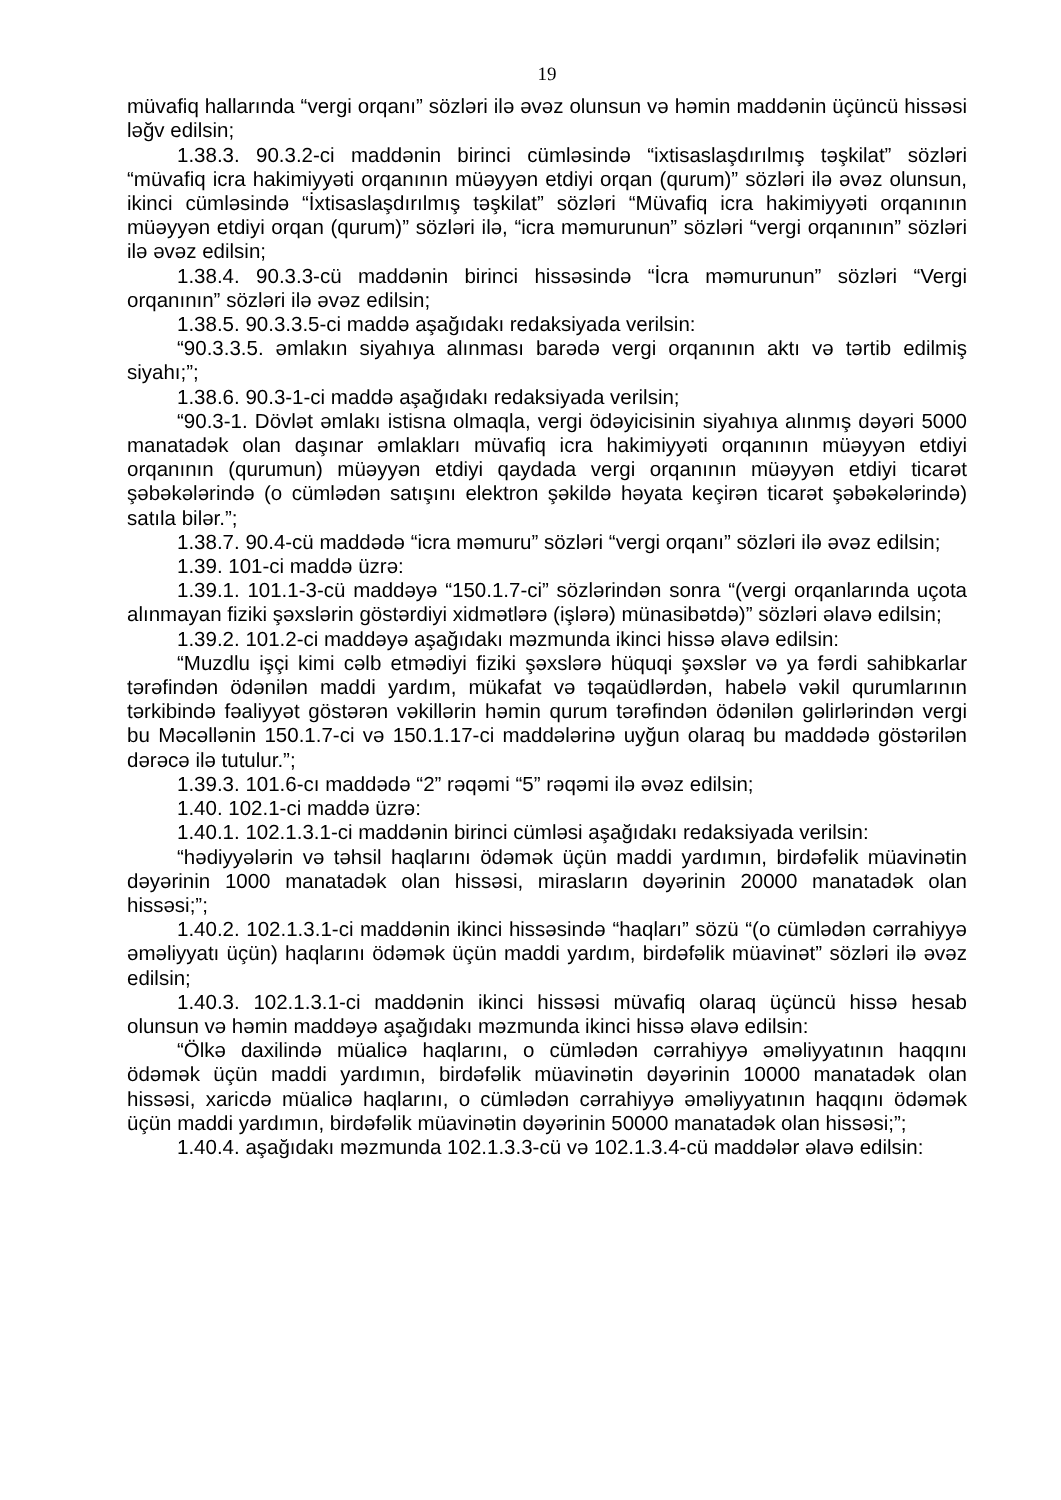19
müvafiq hallarında “vergi orqanı” sözləri ilə əvəz olunsun və həmin maddənin üçüncü hissəsi ləğv edilsin;
1.38.3. 90.3.2-ci maddənin birinci cümləsində “ixtisaslaşdırılmış təşkilat” sözləri “müvafiq icra hakimiyyəti orqanının müəyyən etdiyi orqan (qurum)” sözləri ilə əvəz olunsun, ikinci cümləsində “İxtisaslaşdırılmış təşkilat” sözləri “Müvafiq icra hakimiyyəti orqanının müəyyən etdiyi orqan (qurum)” sözləri ilə, “icra məmurunun” sözləri “vergi orqanının” sözləri ilə əvəz edilsin;
1.38.4. 90.3.3-cü maddənin birinci hissəsində “İcra məmurunun” sözləri “Vergi orqanının” sözləri ilə əvəz edilsin;
1.38.5. 90.3.3.5-ci maddə aşağıdakı redaksiyada verilsin:
“90.3.3.5. əmlakın siyahıya alınması barədə vergi orqanının aktı və tərtib edilmiş siyahı;”;
1.38.6. 90.3-1-ci maddə aşağıdakı redaksiyada verilsin;
“90.3-1. Dövlət əmlakı istisna olmaqla, vergi ödəyicisinin siyahıya alınmış dəyəri 5000 manatadək olan daşınar əmlakları müvafiq icra hakimiyyəti orqanının müəyyən etdiyi orqanının (qurumun) müəyyən etdiyi qaydada vergi orqanının müəyyən etdiyi ticarət şəbəkələrində (o cümlədən satışını elektron şəkildə həyata keçirən ticarət şəbəkələrində) satıla bilər.”;
1.38.7. 90.4-cü maddədə “icra məmuru” sözləri “vergi orqanı” sözləri ilə əvəz edilsin;
1.39. 101-ci maddə üzrə:
1.39.1. 101.1-3-cü maddəyə “150.1.7-ci” sözlərindən sonra “(vergi orqanlarında uçota alınmayan fiziki şəxslərin göstərdiyi xidmətlərə (işlərə) münasibətdə)” sözləri əlavə edilsin;
1.39.2. 101.2-ci maddəyə aşağıdakı məzmunda ikinci hissə əlavə edilsin:
“Muzdlu işçi kimi cəlb etmədiyi fiziki şəxslərə hüquqi şəxslər və ya fərdi sahibkarlar tərəfindən ödənilən maddi yardım, mükafat və təqaüdlərdən, habelə vəkil qurumlarının tərkibində fəaliyyət göstərən vəkillərin həmin qurum tərəfindən ödənilən gəlirlərindən vergi bu Məcəllənin 150.1.7-ci və 150.1.17-ci maddələrinə uyğun olaraq bu maddədə göstərilən dərəcə ilə tutulur.”;
1.39.3. 101.6-cı maddədə “2” rəqəmi “5” rəqəmi ilə əvəz edilsin;
1.40. 102.1-ci maddə üzrə:
1.40.1. 102.1.3.1-ci maddənin birinci cümləsi aşağıdakı redaksiyada verilsin:
“hədiyyələrin və təhsil haqlarını ödəmək üçün maddi yardımın, birdəfəlik müavinətin dəyərinin 1000 manatadək olan hissəsi, mirasların dəyərinin 20000 manatadək olan hissəsi;”;
1.40.2. 102.1.3.1-ci maddənin ikinci hissəsində “haqları” sözü “(o cümlədən cərrahiyyə əməliyyatı üçün) haqlarını ödəmək üçün maddi yardım, birdəfəlik müavinət” sözləri ilə əvəz edilsin;
1.40.3. 102.1.3.1-ci maddənin ikinci hissəsi müvafiq olaraq üçüncü hissə hesab olunsun və həmin maddəyə aşağıdakı məzmunda ikinci hissə əlavə edilsin:
“Ölkə daxilində müalicə haqlarını, o cümlədən cərrahiyyə əməliyyatının haqqını ödəmək üçün maddi yardımın, birdəfəlik müavinətin dəyərinin 10000 manatadək olan hissəsi, xaricdə müalicə haqlarını, o cümlədən cərrahiyyə əməliyyatının haqqını ödəmək üçün maddi yardımın, birdəfəlik müavinətin dəyərinin 50000 manatadək olan hissəsi;”;
1.40.4. aşağıdakı məzmunda 102.1.3.3-cü və 102.1.3.4-cü maddələr əlavə edilsin: